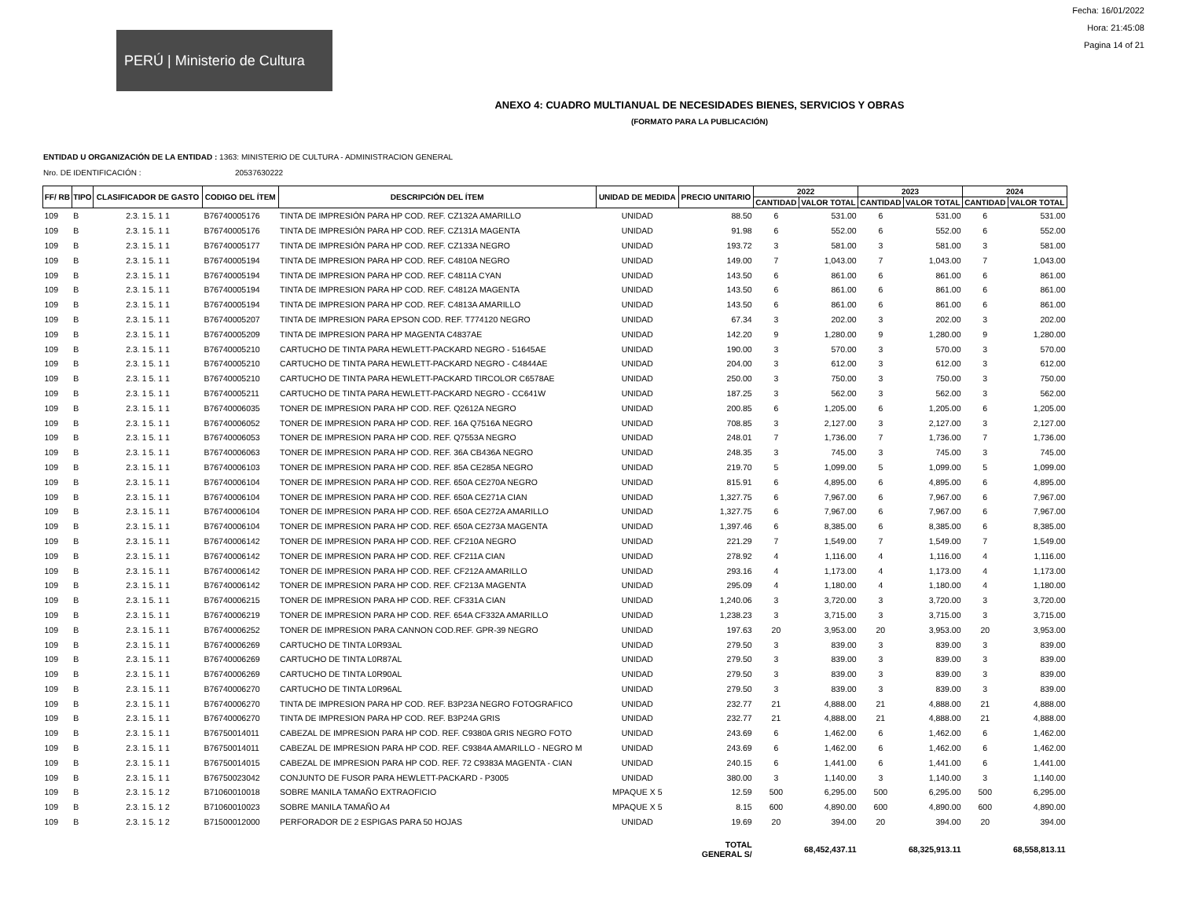PERÚ | Ministerio de Cultura
Fecha: 16/01/2022
Hora: 21:45:08
Pagina 14 of 21
ANEXO 4: CUADRO MULTIANUAL DE NECESIDADES BIENES, SERVICIOS Y OBRAS
(FORMATO PARA LA PUBLICACIÓN)
ENTIDAD U ORGANIZACIÓN DE LA ENTIDAD : 1363: MINISTERIO DE CULTURA - ADMINISTRACION GENERAL
Nro. DE IDENTIFICACIÓN : 20537630222
| FF/ RB | TIPO | CLASIFICADOR DE GASTO | CODIGO DEL ÍTEM | DESCRIPCIÓN DEL ÍTEM | UNIDAD DE MEDIDA | PRECIO UNITARIO | 2022 | | 2023 | | 2024 | |
| --- | --- | --- | --- | --- | --- | --- | --- | --- | --- | --- | --- | --- |
| | | | | | | | CANTIDAD | VALOR TOTAL | CANTIDAD | VALOR TOTAL | CANTIDAD | VALOR TOTAL |
| 109 | B | 2.3. 1 5. 1 1 | B76740005176 | TINTA DE IMPRESIÓN PARA HP COD. REF. CZ132A AMARILLO | UNIDAD | 88.50 | 6 | 531.00 | 6 | 531.00 | 6 | 531.00 |
| 109 | B | 2.3. 1 5. 1 1 | B76740005176 | TINTA DE IMPRESIÓN PARA HP COD. REF. CZ131A MAGENTA | UNIDAD | 91.98 | 6 | 552.00 | 6 | 552.00 | 6 | 552.00 |
| 109 | B | 2.3. 1 5. 1 1 | B76740005177 | TINTA DE IMPRESIÓN PARA HP COD. REF. CZ133A NEGRO | UNIDAD | 193.72 | 3 | 581.00 | 3 | 581.00 | 3 | 581.00 |
| 109 | B | 2.3. 1 5. 1 1 | B76740005194 | TINTA DE IMPRESION PARA HP COD. REF. C4810A NEGRO | UNIDAD | 149.00 | 7 | 1,043.00 | 7 | 1,043.00 | 7 | 1,043.00 |
| 109 | B | 2.3. 1 5. 1 1 | B76740005194 | TINTA DE IMPRESION PARA HP COD. REF. C4811A CYAN | UNIDAD | 143.50 | 6 | 861.00 | 6 | 861.00 | 6 | 861.00 |
| 109 | B | 2.3. 1 5. 1 1 | B76740005194 | TINTA DE IMPRESION PARA HP COD. REF. C4812A MAGENTA | UNIDAD | 143.50 | 6 | 861.00 | 6 | 861.00 | 6 | 861.00 |
| 109 | B | 2.3. 1 5. 1 1 | B76740005194 | TINTA DE IMPRESION PARA HP COD. REF. C4813A AMARILLO | UNIDAD | 143.50 | 6 | 861.00 | 6 | 861.00 | 6 | 861.00 |
| 109 | B | 2.3. 1 5. 1 1 | B76740005207 | TINTA DE IMPRESION PARA EPSON COD. REF. T774120 NEGRO | UNIDAD | 67.34 | 3 | 202.00 | 3 | 202.00 | 3 | 202.00 |
| 109 | B | 2.3. 1 5. 1 1 | B76740005209 | TINTA DE IMPRESION PARA HP MAGENTA C4837AE | UNIDAD | 142.20 | 9 | 1,280.00 | 9 | 1,280.00 | 9 | 1,280.00 |
| 109 | B | 2.3. 1 5. 1 1 | B76740005210 | CARTUCHO DE TINTA PARA HEWLETT-PACKARD NEGRO - 51645AE | UNIDAD | 190.00 | 3 | 570.00 | 3 | 570.00 | 3 | 570.00 |
| 109 | B | 2.3. 1 5. 1 1 | B76740005210 | CARTUCHO DE TINTA PARA HEWLETT-PACKARD NEGRO - C4844AE | UNIDAD | 204.00 | 3 | 612.00 | 3 | 612.00 | 3 | 612.00 |
| 109 | B | 2.3. 1 5. 1 1 | B76740005210 | CARTUCHO DE TINTA PARA HEWLETT-PACKARD TIRCOLOR C6578AE | UNIDAD | 250.00 | 3 | 750.00 | 3 | 750.00 | 3 | 750.00 |
| 109 | B | 2.3. 1 5. 1 1 | B76740005211 | CARTUCHO DE TINTA PARA HEWLETT-PACKARD NEGRO - CC641W | UNIDAD | 187.25 | 3 | 562.00 | 3 | 562.00 | 3 | 562.00 |
| 109 | B | 2.3. 1 5. 1 1 | B76740006035 | TONER DE IMPRESION PARA HP COD. REF. Q2612A NEGRO | UNIDAD | 200.85 | 6 | 1,205.00 | 6 | 1,205.00 | 6 | 1,205.00 |
| 109 | B | 2.3. 1 5. 1 1 | B76740006052 | TONER DE IMPRESION PARA HP COD. REF. 16A Q7516A NEGRO | UNIDAD | 708.85 | 3 | 2,127.00 | 3 | 2,127.00 | 3 | 2,127.00 |
| 109 | B | 2.3. 1 5. 1 1 | B76740006053 | TONER DE IMPRESION PARA HP COD. REF. Q7553A NEGRO | UNIDAD | 248.01 | 7 | 1,736.00 | 7 | 1,736.00 | 7 | 1,736.00 |
| 109 | B | 2.3. 1 5. 1 1 | B76740006063 | TONER DE IMPRESION PARA HP COD. REF. 36A CB436A NEGRO | UNIDAD | 248.35 | 3 | 745.00 | 3 | 745.00 | 3 | 745.00 |
| 109 | B | 2.3. 1 5. 1 1 | B76740006103 | TONER DE IMPRESION PARA HP COD. REF. 85A CE285A NEGRO | UNIDAD | 219.70 | 5 | 1,099.00 | 5 | 1,099.00 | 5 | 1,099.00 |
| 109 | B | 2.3. 1 5. 1 1 | B76740006104 | TONER DE IMPRESION PARA HP COD. REF. 650A CE270A NEGRO | UNIDAD | 815.91 | 6 | 4,895.00 | 6 | 4,895.00 | 6 | 4,895.00 |
| 109 | B | 2.3. 1 5. 1 1 | B76740006104 | TONER DE IMPRESION PARA HP COD. REF. 650A CE271A CIAN | UNIDAD | 1,327.75 | 6 | 7,967.00 | 6 | 7,967.00 | 6 | 7,967.00 |
| 109 | B | 2.3. 1 5. 1 1 | B76740006104 | TONER DE IMPRESION PARA HP COD. REF. 650A CE272A AMARILLO | UNIDAD | 1,327.75 | 6 | 7,967.00 | 6 | 7,967.00 | 6 | 7,967.00 |
| 109 | B | 2.3. 1 5. 1 1 | B76740006104 | TONER DE IMPRESION PARA HP COD. REF. 650A CE273A MAGENTA | UNIDAD | 1,397.46 | 6 | 8,385.00 | 6 | 8,385.00 | 6 | 8,385.00 |
| 109 | B | 2.3. 1 5. 1 1 | B76740006142 | TONER DE IMPRESION PARA HP COD. REF. CF210A NEGRO | UNIDAD | 221.29 | 7 | 1,549.00 | 7 | 1,549.00 | 7 | 1,549.00 |
| 109 | B | 2.3. 1 5. 1 1 | B76740006142 | TONER DE IMPRESION PARA HP COD. REF. CF211A CIAN | UNIDAD | 278.92 | 4 | 1,116.00 | 4 | 1,116.00 | 4 | 1,116.00 |
| 109 | B | 2.3. 1 5. 1 1 | B76740006142 | TONER DE IMPRESION PARA HP COD. REF. CF212A AMARILLO | UNIDAD | 293.16 | 4 | 1,173.00 | 4 | 1,173.00 | 4 | 1,173.00 |
| 109 | B | 2.3. 1 5. 1 1 | B76740006142 | TONER DE IMPRESION PARA HP COD. REF. CF213A MAGENTA | UNIDAD | 295.09 | 4 | 1,180.00 | 4 | 1,180.00 | 4 | 1,180.00 |
| 109 | B | 2.3. 1 5. 1 1 | B76740006215 | TONER DE IMPRESION PARA HP COD. REF. CF331A CIAN | UNIDAD | 1,240.06 | 3 | 3,720.00 | 3 | 3,720.00 | 3 | 3,720.00 |
| 109 | B | 2.3. 1 5. 1 1 | B76740006219 | TONER DE IMPRESION PARA HP COD. REF. 654A CF332A AMARILLO | UNIDAD | 1,238.23 | 3 | 3,715.00 | 3 | 3,715.00 | 3 | 3,715.00 |
| 109 | B | 2.3. 1 5. 1 1 | B76740006252 | TONER DE IMPRESION PARA CANNON COD.REF. GPR-39 NEGRO | UNIDAD | 197.63 | 20 | 3,953.00 | 20 | 3,953.00 | 20 | 3,953.00 |
| 109 | B | 2.3. 1 5. 1 1 | B76740006269 | CARTUCHO DE TINTA L0R93AL | UNIDAD | 279.50 | 3 | 839.00 | 3 | 839.00 | 3 | 839.00 |
| 109 | B | 2.3. 1 5. 1 1 | B76740006269 | CARTUCHO DE TINTA L0R87AL | UNIDAD | 279.50 | 3 | 839.00 | 3 | 839.00 | 3 | 839.00 |
| 109 | B | 2.3. 1 5. 1 1 | B76740006269 | CARTUCHO DE TINTA L0R90AL | UNIDAD | 279.50 | 3 | 839.00 | 3 | 839.00 | 3 | 839.00 |
| 109 | B | 2.3. 1 5. 1 1 | B76740006270 | CARTUCHO DE TINTA L0R96AL | UNIDAD | 279.50 | 3 | 839.00 | 3 | 839.00 | 3 | 839.00 |
| 109 | B | 2.3. 1 5. 1 1 | B76740006270 | TINTA DE IMPRESION PARA HP COD. REF. B3P23A NEGRO FOTOGRAFICO | UNIDAD | 232.77 | 21 | 4,888.00 | 21 | 4,888.00 | 21 | 4,888.00 |
| 109 | B | 2.3. 1 5. 1 1 | B76740006270 | TINTA DE IMPRESION PARA HP COD. REF. B3P24A GRIS | UNIDAD | 232.77 | 21 | 4,888.00 | 21 | 4,888.00 | 21 | 4,888.00 |
| 109 | B | 2.3. 1 5. 1 1 | B76750014011 | CABEZAL DE IMPRESION PARA HP COD. REF. C9380A GRIS NEGRO FOTO | UNIDAD | 243.69 | 6 | 1,462.00 | 6 | 1,462.00 | 6 | 1,462.00 |
| 109 | B | 2.3. 1 5. 1 1 | B76750014011 | CABEZAL DE IMPRESION PARA HP COD. REF. C9384A AMARILLO - NEGRO M | UNIDAD | 243.69 | 6 | 1,462.00 | 6 | 1,462.00 | 6 | 1,462.00 |
| 109 | B | 2.3. 1 5. 1 1 | B76750014015 | CABEZAL DE IMPRESION PARA HP COD. REF. 72 C9383A MAGENTA - CIAN | UNIDAD | 240.15 | 6 | 1,441.00 | 6 | 1,441.00 | 6 | 1,441.00 |
| 109 | B | 2.3. 1 5. 1 1 | B76750023042 | CONJUNTO DE FUSOR PARA HEWLETT-PACKARD - P3005 | UNIDAD | 380.00 | 3 | 1,140.00 | 3 | 1,140.00 | 3 | 1,140.00 |
| 109 | B | 2.3. 1 5. 1 2 | B71060010018 | SOBRE MANILA TAMAÑO EXTRAOFICIO | MPAQUE X 5 | 12.59 | 500 | 6,295.00 | 500 | 6,295.00 | 500 | 6,295.00 |
| 109 | B | 2.3. 1 5. 1 2 | B71060010023 | SOBRE MANILA TAMAÑO A4 | MPAQUE X 5 | 8.15 | 600 | 4,890.00 | 600 | 4,890.00 | 600 | 4,890.00 |
| 109 | B | 2.3. 1 5. 1 2 | B71500012000 | PERFORADOR DE 2 ESPIGAS PARA 50 HOJAS | UNIDAD | 19.69 | 20 | 394.00 | 20 | 394.00 | 20 | 394.00 |
| TOTAL GENERAL S/ | | | | | | | | 68,452,437.11 | | 68,325,913.11 | | 68,558,813.11 |